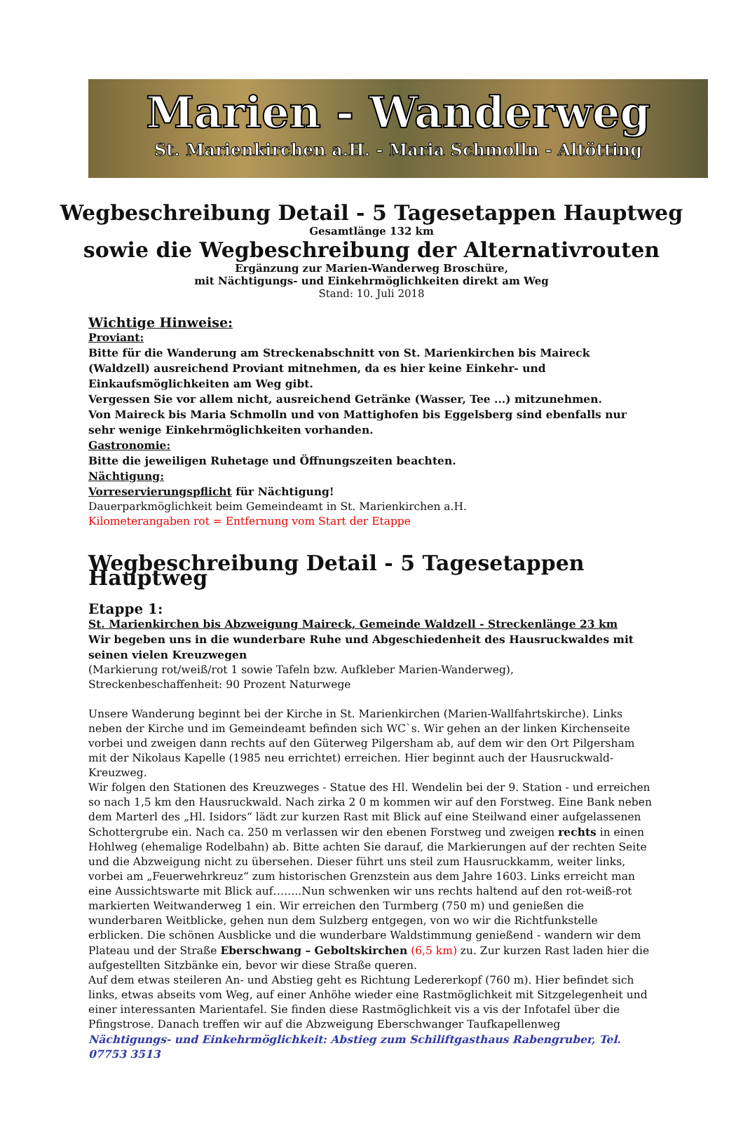Marien - Wanderweg
St. Marienkirchen a.H. - Maria Schmolln - Altötting
Wegbeschreibung Detail - 5 Tagesetappen Hauptweg
Gesamtlänge 132 km
sowie die Wegbeschreibung der Alternativrouten
Ergänzung zur Marien-Wanderweg Broschüre,
mit Nächtigungs- und Einkehrmöglichkeiten direkt am Weg
Stand: 10. Juli 2018
Wichtige Hinweise:
Proviant:
Bitte für die Wanderung am Streckenabschnitt von St. Marienkirchen bis Maireck (Waldzell) ausreichend Proviant mitnehmen, da es hier keine Einkehr- und Einkaufsmöglichkeiten am Weg gibt.
Vergessen Sie vor allem nicht, ausreichend Getränke (Wasser, Tee ...) mitzunehmen.
Von Maireck bis Maria Schmolln und von Mattighofen bis Eggelsberg sind ebenfalls nur sehr wenige Einkehrmöglichkeiten vorhanden.
Gastronomie:
Bitte die jeweiligen Ruhetage und Öffnungszeiten beachten.
Nächtigung:
Vorreservierungspflicht für Nächtigung!
Dauerparkmöglichkeit beim Gemeindeamt in St. Marienkirchen a.H.
Kilometerangaben rot = Entfernung vom Start der Etappe
Wegbeschreibung Detail - 5 Tagesetappen Hauptweg
Etappe 1:
St. Marienkirchen bis Abzweigung Maireck, Gemeinde Waldzell - Streckenlänge 23 km
Wir begeben uns in die wunderbare Ruhe und Abgeschiedenheit des Hausruckwaldes mit seinen vielen Kreuzwegen
(Markierung rot/weiß/rot 1 sowie Tafeln bzw. Aufkleber Marien-Wanderweg),
Streckenbeschaffenheit: 90 Prozent Naturwege
Unsere Wanderung beginnt bei der Kirche in St. Marienkirchen (Marien-Wallfahrtskirche). Links neben der Kirche und im Gemeindeamt befinden sich WC`s. Wir gehen an der linken Kirchenseite vorbei und zweigen dann rechts auf den Güterweg Pilgersham ab, auf dem wir den Ort Pilgersham mit der Nikolaus Kapelle (1985 neu errichtet) erreichen. Hier beginnt auch der Hausruckwald-Kreuzweg.
Wir folgen den Stationen des Kreuzweges - Statue des Hl. Wendelin bei der 9. Station - und erreichen so nach 1,5 km den Hausruckwald. Nach zirka 2 0 m kommen wir auf den Forstweg. Eine Bank neben dem Marterl des „Hl. Isidors“ lädt zur kurzen Rast mit Blick auf eine Steilwand einer aufgelassenen Schottergrube ein. Nach ca. 250 m verlassen wir den ebenen Forstweg und zweigen rechts in einen Hohlweg (ehemalige Rodelbahn) ab. Bitte achten Sie darauf, die Markierungen auf der rechten Seite und die Abzweigung nicht zu übersehen. Dieser führt uns steil zum Hausruckkamm, weiter links, vorbei am „Feuerwehrkreuz“ zum historischen Grenzstein aus dem Jahre 1603. Links erreicht man eine Aussichtswarte mit Blick auf……..Nun schwenken wir uns rechts haltend auf den rot-weiß-rot markierten Weitwanderweg 1 ein. Wir erreichen den Turmberg (750 m) und genießen die wunderbaren Weitblicke, gehen nun dem Sulzberg entgegen, von wo wir die Richtfunkstelle erblicken. Die schönen Ausblicke und die wunderbare Waldstimmung genießend - wandern wir dem Plateau und der Straße Eberschwang – Geboltskirchen (6,5 km) zu. Zur kurzen Rast laden hier die aufgestellten Sitzbänke ein, bevor wir diese Straße queren.
Auf dem etwas steileren An- und Abstieg geht es Richtung Ledererkopf (760 m). Hier befindet sich links, etwas abseits vom Weg, auf einer Anhöhe wieder eine Rastmöglichkeit mit Sitzgelegenheit und einer interessanten Marientafel. Sie finden diese Rastmöglichkeit vis a vis der Infotafel über die Pfingstrose. Danach treffen wir auf die Abzweigung Eberschwanger Taufkapellenweg
Nächtigungs- und Einkehrmöglichkeit: Abstieg zum Schiliftgasthaus Rabengruber, Tel. 07753 3513